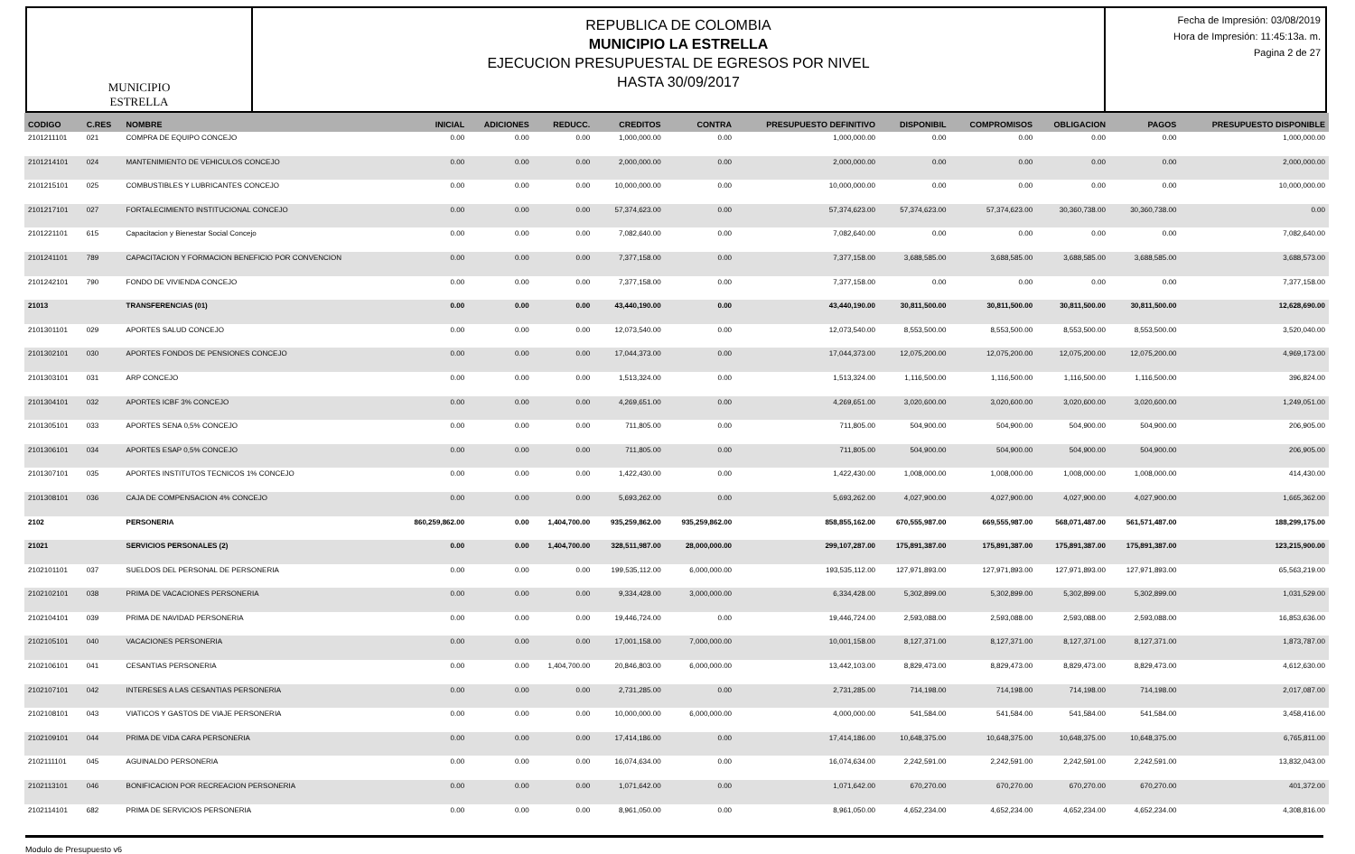MUNICIPIO
ESTRELLA
REPUBLICA DE COLOMBIA
MUNICIPIO LA ESTRELLA
EJECUCION PRESUPUESTAL DE EGRESOS POR NIVEL
HASTA 30/09/2017
Fecha de Impresión: 03/08/2019
Hora de Impresión: 11:45:13a. m.
Pagina 2 de 27
| CODIGO | C.RES | NOMBRE | INICIAL | ADICIONES | REDUCC. | CREDITOS | CONTRA | PRESUPUESTO DEFINITIVO | DISPONIBIL | COMPROMISOS | OBLIGACION | PAGOS | PRESUPUESTO DISPONIBLE |
| --- | --- | --- | --- | --- | --- | --- | --- | --- | --- | --- | --- | --- | --- |
| 2101211101 | 021 | COMPRA DE EQUIPO CONCEJO | 0.00 | 0.00 | 0.00 | 1,000,000.00 | 0.00 | 1,000,000.00 | 0.00 | 0.00 | 0.00 | 0.00 | 1,000,000.00 |
| 2101214101 | 024 | MANTENIMIENTO DE VEHICULOS CONCEJO | 0.00 | 0.00 | 0.00 | 2,000,000.00 | 0.00 | 2,000,000.00 | 0.00 | 0.00 | 0.00 | 0.00 | 2,000,000.00 |
| 2101215101 | 025 | COMBUSTIBLES Y LUBRICANTES CONCEJO | 0.00 | 0.00 | 0.00 | 10,000,000.00 | 0.00 | 10,000,000.00 | 0.00 | 0.00 | 0.00 | 0.00 | 10,000,000.00 |
| 2101217101 | 027 | FORTALECIMIENTO INSTITUCIONAL CONCEJO | 0.00 | 0.00 | 0.00 | 57,374,623.00 | 0.00 | 57,374,623.00 | 57,374,623.00 | 57,374,623.00 | 30,360,738.00 | 30,360,738.00 | 0.00 |
| 2101221101 | 615 | Capacitacion y Bienestar Social Concejo | 0.00 | 0.00 | 0.00 | 7,082,640.00 | 0.00 | 7,082,640.00 | 0.00 | 0.00 | 0.00 | 0.00 | 7,082,640.00 |
| 2101241101 | 789 | CAPACITACION Y FORMACION BENEFICIO POR CONVENCION | 0.00 | 0.00 | 0.00 | 7,377,158.00 | 0.00 | 7,377,158.00 | 3,688,585.00 | 3,688,585.00 | 3,688,585.00 | 3,688,585.00 | 3,688,573.00 |
| 2101242101 | 790 | FONDO DE VIVIENDA CONCEJO | 0.00 | 0.00 | 0.00 | 7,377,158.00 | 0.00 | 7,377,158.00 | 0.00 | 0.00 | 0.00 | 0.00 | 7,377,158.00 |
| 21013 | | TRANSFERENCIAS (01) | 0.00 | 0.00 | 0.00 | 43,440,190.00 | 0.00 | 43,440,190.00 | 30,811,500.00 | 30,811,500.00 | 30,811,500.00 | 30,811,500.00 | 12,628,690.00 |
| 2101301101 | 029 | APORTES SALUD CONCEJO | 0.00 | 0.00 | 0.00 | 12,073,540.00 | 0.00 | 12,073,540.00 | 8,553,500.00 | 8,553,500.00 | 8,553,500.00 | 8,553,500.00 | 3,520,040.00 |
| 2101302101 | 030 | APORTES FONDOS DE PENSIONES CONCEJO | 0.00 | 0.00 | 0.00 | 17,044,373.00 | 0.00 | 17,044,373.00 | 12,075,200.00 | 12,075,200.00 | 12,075,200.00 | 12,075,200.00 | 4,969,173.00 |
| 2101303101 | 031 | ARP CONCEJO | 0.00 | 0.00 | 0.00 | 1,513,324.00 | 0.00 | 1,513,324.00 | 1,116,500.00 | 1,116,500.00 | 1,116,500.00 | 1,116,500.00 | 396,824.00 |
| 2101304101 | 032 | APORTES ICBF 3% CONCEJO | 0.00 | 0.00 | 0.00 | 4,269,651.00 | 0.00 | 4,269,651.00 | 3,020,600.00 | 3,020,600.00 | 3,020,600.00 | 3,020,600.00 | 1,249,051.00 |
| 2101305101 | 033 | APORTES SENA 0,5% CONCEJO | 0.00 | 0.00 | 0.00 | 711,805.00 | 0.00 | 711,805.00 | 504,900.00 | 504,900.00 | 504,900.00 | 504,900.00 | 206,905.00 |
| 2101306101 | 034 | APORTES ESAP 0,5% CONCEJO | 0.00 | 0.00 | 0.00 | 711,805.00 | 0.00 | 711,805.00 | 504,900.00 | 504,900.00 | 504,900.00 | 504,900.00 | 206,905.00 |
| 2101307101 | 035 | APORTES INSTITUTOS TECNICOS 1% CONCEJO | 0.00 | 0.00 | 0.00 | 1,422,430.00 | 0.00 | 1,422,430.00 | 1,008,000.00 | 1,008,000.00 | 1,008,000.00 | 1,008,000.00 | 414,430.00 |
| 2101308101 | 036 | CAJA DE COMPENSACION 4% CONCEJO | 0.00 | 0.00 | 0.00 | 5,693,262.00 | 0.00 | 5,693,262.00 | 4,027,900.00 | 4,027,900.00 | 4,027,900.00 | 4,027,900.00 | 1,665,362.00 |
| 2102 | | PERSONERIA | 860,259,862.00 | 0.00 | 1,404,700.00 | 935,259,862.00 | 935,259,862.00 | 858,855,162.00 | 670,555,987.00 | 669,555,987.00 | 568,071,487.00 | 561,571,487.00 | 188,299,175.00 |
| 21021 | | SERVICIOS PERSONALES (2) | 0.00 | 0.00 | 1,404,700.00 | 328,511,987.00 | 28,000,000.00 | 299,107,287.00 | 175,891,387.00 | 175,891,387.00 | 175,891,387.00 | 175,891,387.00 | 123,215,900.00 |
| 2102101101 | 037 | SUELDOS DEL PERSONAL DE PERSONERIA | 0.00 | 0.00 | 0.00 | 199,535,112.00 | 6,000,000.00 | 193,535,112.00 | 127,971,893.00 | 127,971,893.00 | 127,971,893.00 | 127,971,893.00 | 65,563,219.00 |
| 2102102101 | 038 | PRIMA DE VACACIONES PERSONERIA | 0.00 | 0.00 | 0.00 | 9,334,428.00 | 3,000,000.00 | 6,334,428.00 | 5,302,899.00 | 5,302,899.00 | 5,302,899.00 | 5,302,899.00 | 1,031,529.00 |
| 2102104101 | 039 | PRIMA DE NAVIDAD PERSONERIA | 0.00 | 0.00 | 0.00 | 19,446,724.00 | 0.00 | 19,446,724.00 | 2,593,088.00 | 2,593,088.00 | 2,593,088.00 | 2,593,088.00 | 16,853,636.00 |
| 2102105101 | 040 | VACACIONES PERSONERIA | 0.00 | 0.00 | 0.00 | 17,001,158.00 | 7,000,000.00 | 10,001,158.00 | 8,127,371.00 | 8,127,371.00 | 8,127,371.00 | 8,127,371.00 | 1,873,787.00 |
| 2102106101 | 041 | CESANTIAS PERSONERIA | 0.00 | 0.00 | 1,404,700.00 | 20,846,803.00 | 6,000,000.00 | 13,442,103.00 | 8,829,473.00 | 8,829,473.00 | 8,829,473.00 | 8,829,473.00 | 4,612,630.00 |
| 2102107101 | 042 | INTERESES A LAS CESANTIAS PERSONERIA | 0.00 | 0.00 | 0.00 | 2,731,285.00 | 0.00 | 2,731,285.00 | 714,198.00 | 714,198.00 | 714,198.00 | 714,198.00 | 2,017,087.00 |
| 2102108101 | 043 | VIATICOS Y GASTOS DE VIAJE PERSONERIA | 0.00 | 0.00 | 0.00 | 10,000,000.00 | 6,000,000.00 | 4,000,000.00 | 541,584.00 | 541,584.00 | 541,584.00 | 541,584.00 | 3,458,416.00 |
| 2102109101 | 044 | PRIMA DE VIDA CARA PERSONERIA | 0.00 | 0.00 | 0.00 | 17,414,186.00 | 0.00 | 17,414,186.00 | 10,648,375.00 | 10,648,375.00 | 10,648,375.00 | 10,648,375.00 | 6,765,811.00 |
| 2102111101 | 045 | AGUINALDO PERSONERIA | 0.00 | 0.00 | 0.00 | 16,074,634.00 | 0.00 | 16,074,634.00 | 2,242,591.00 | 2,242,591.00 | 2,242,591.00 | 2,242,591.00 | 13,832,043.00 |
| 2102113101 | 046 | BONIFICACION POR RECREACION PERSONERIA | 0.00 | 0.00 | 0.00 | 1,071,642.00 | 0.00 | 1,071,642.00 | 670,270.00 | 670,270.00 | 670,270.00 | 670,270.00 | 401,372.00 |
| 2102114101 | 682 | PRIMA DE SERVICIOS PERSONERIA | 0.00 | 0.00 | 0.00 | 8,961,050.00 | 0.00 | 8,961,050.00 | 4,652,234.00 | 4,652,234.00 | 4,652,234.00 | 4,652,234.00 | 4,308,816.00 |
Modulo de Presupuesto v6